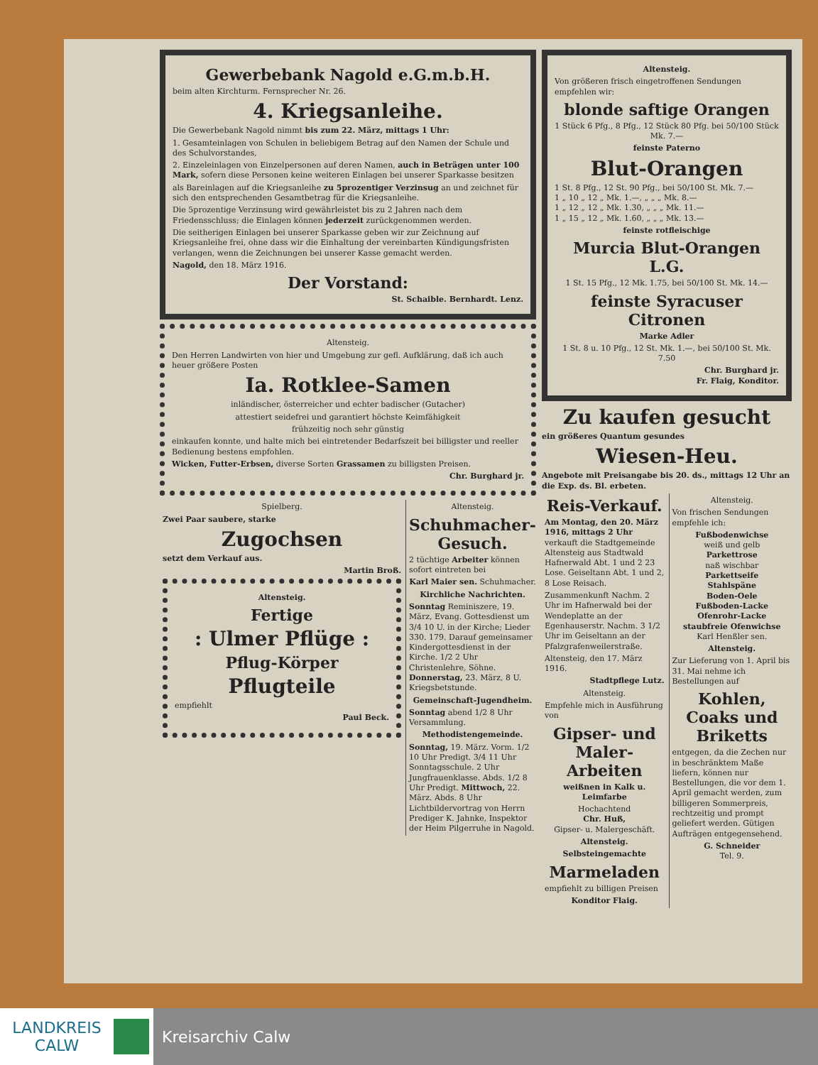Gewerbebank Nagold e.G.m.b.H.
beim alten Kirchturm. Fernsprecher Nr. 26.
4. Kriegsanleihe.
Die Gewerbebank Nagold nimmt bis zum 22. März, mittags 1 Uhr:
1. Gesamteinlagen von Schulen in beliebigem Betrag auf den Namen der Schule und des Schulvorstandes,
2. Einzeleinlagen von Einzelpersonen auf deren Namen, auch in Beträgen unter 100 Mark, sofern diese Personen keine weiteren Einlagen bei unserer Sparkasse besitzen
als Bareinlagen auf die Kriegsanleihe zu 5prozentiger Verzinsug an und zeichnet für sich den entsprechenden Gesamtbetrag für die Kriegsanleihe.
Die 5prozentige Verzinsung wird gewährleistet bis zu 2 Jahren nach dem Friedensschluss; die Einlagen können jederzeit zurückgenommen werden.
Die seitherigen Einlagen bei unserer Sparkasse geben wir zur Zeichnung auf Kriegsanleihe frei, ohne dass wir die Einhaltung der vereinbarten Kündigungsfristen verlangen, wenn die Zeichnungen bei unserer Kasse gemacht werden.
Nagold, den 18. März 1916.
Der Vorstand:
St. Schaible. Bernhardt. Lenz.
Altensteig.
Den Herren Landwirten von hier und Umgebung zur gefl. Aufklärung, daß ich auch heuer größere Posten
Ia. Rotklee-Samen
inländischer, österreicher und echter badischer (Gutacher)
attestiert seidefrei und garantiert höchste Keimfähigkeit
frühzeitig noch sehr günstig
einkaufen konnte, und halte mich bei eintretender Bedarfszeit bei billigster und reeller Bedienung bestens empfohlen.
Wicken, Futter-Erbsen, diverse Sorten Grassamen zu billigsten Preisen.
Chr. Burghard jr.
Spielberg.
Zwei Paar saubere, starke
Zugochsen
setzt dem Verkauf aus.
Martin Broß.
Altensteig.
Fertige
: Ulmer Pflüge :
Pflug-Körper
Pflugteile
empfiehlt
Paul Beck.
Altensteig.
Schuhmacher-Gesuch.
2 tüchtige Arbeiter können sofort eintreten bei
Karl Maier sen. Schuhmacher.
Kirchliche Nachrichten.
Sonntag Reminiszere, 19. März, Evang. Gottesdienst um 3/4 10 U. in der Kirche; Lieder 330. 179. Darauf gemeinsamer Kindergottesdienst in der Kirche. 1/2 2 Uhr Christenlehre, Söhne. Donnerstag, 23. März, 8 U. Kriegsbetstunde.
Gemeinschaft-Jugendheim.
Sonntag abend 1/2 8 Uhr Versammlung.
Methodistengemeinde.
Sonntag, 19. März. Vorm. 1/2 10 Uhr Predigt. 3/4 11 Uhr Sonntagsschule. 2 Uhr Jungfrauenklasse. Abds. 1/2 8 Uhr Predigt. Mittwoch, 22. März. Abds. 8 Uhr Lichtbildervortrag von Herrn Prediger K. Jahnke, Inspektor der Heim Pilgerruhe in Nagold.
Altensteig.
Von größeren frisch eingetroffenen Sendungen empfehlen wir:
blonde saftige Orangen
1 Stück 6 Pfg., 8 Pfg., 12 Stück 80 Pfg. bei 50/100 Stück Mk. 7.—
feinste Paterno
Blut-Orangen
1 St. 8 Pfg., 12 St. 90 Pfg., bei 50/100 St. Mk. 7.—
1 „ 10 „ 12 „ Mk. 1.—, „ „ „ Mk. 8.—
1 „ 12 „ 12 „ Mk. 1.30, „ „ „ Mk. 11.—
1 „ 15 „ 12 „ Mk. 1.60, „ „ „ Mk. 13.—
feinste rotfleischige
Murcia Blut-Orangen L.G.
1 St. 15 Pfg., 12 Mk. 1.75, bei 50/100 St. Mk. 14.—
feinste Syracuser Citronen
Marke Adler
1 St. 8 u. 10 Pfg., 12 St. Mk. 1.—, bei 50/100 St. Mk. 7.50
Chr. Burghard jr.
Fr. Flaig, Konditor.
Zu kaufen gesucht
ein größeres Quantum gesundes
Wiesen-Heu.
Angebote mit Preisangabe bis 20. ds., mittags 12 Uhr an die Exp. ds. Bl. erbeten.
Reis-Verkauf.
Am Montag, den 20. März 1916, mittags 2 Uhr verkauft die Stadtgemeinde Altensteig aus Stadtwald Hafnerwald Abt. 1 und 2 23 Lose. Geiseltann Abt. 1 und 2, 8 Lose Reisach.
Zusammenkunft Nachm. 2 Uhr im Hafnerwald bei der Wendeplatte an der Egenhauserstr. Nachm. 3 1/2 Uhr im Geiseltann an der Pfalzgrafenweilerstraße.
Altensteig, den 17. März 1916.
Stadtpflege Lutz.
Altensteig.
Empfehle mich in Ausführung von
Gipser- und Maler-Arbeiten
weißnen in Kalk u. Leimfarbe
Hochachtend
Chr. Huß,
Gipser- u. Malergeschäft.
Altensteig.
Selbsteingemachte
Marmeladen
empfiehlt zu billigen Preisen
Konditor Flaig.
Altensteig.
Von frischen Sendungen empfehle ich:
Fußbodenwichse
weiß und gelb
Parkettrose
naß wischbar
Parkettseife
Stahlspäne
Boden-Oele
Fußboden-Lacke
Ofenrohr-Lacke
staubfreie Ofenwichse
Karl Henßler sen.
Altensteig.
Zur Lieferung von 1. April bis 31. Mai nehme ich Bestellungen auf
Kohlen, Coaks und Briketts
entgegen, da die Zechen nur in beschränktem Maße liefern, können nur Bestellungen, die vor dem 1. April gemacht werden, zum billigeren Sommerpreis, rechtzeitig und prompt geliefert werden. Gütigen Aufträgen entgegensehend.
G. Schneider
Tel. 9.
LANDKREIS
CALW
Kreisarchiv Calw